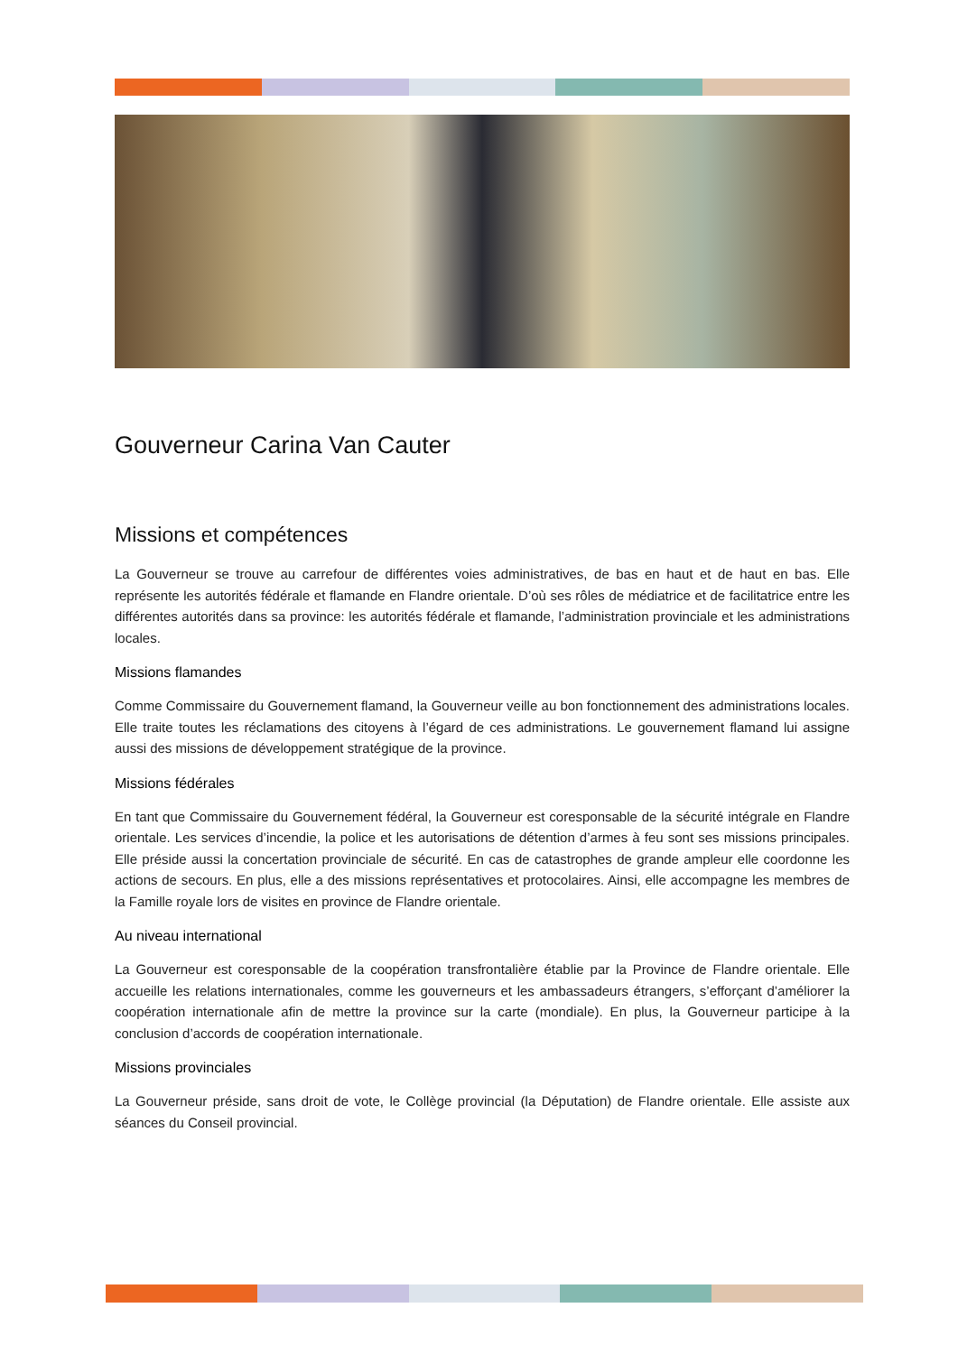Gouverneur Carina Van Cauter
Missions et compétences
La Gouverneur se trouve au carrefour de différentes voies administratives, de bas en haut et de haut en bas. Elle représente les autorités fédérale et flamande en Flandre orientale. D’où ses rôles de médiatrice et de facilitatrice entre les différentes autorités dans sa province: les autorités fédérale et flamande, l’administration provinciale et les administrations locales.
Missions flamandes
Comme Commissaire du Gouvernement flamand, la Gouverneur veille au bon fonctionnement des administrations locales. Elle traite toutes les réclamations des citoyens à l’égard de ces administrations. Le gouvernement flamand lui assigne aussi des missions de développement stratégique de la province.
Missions fédérales
En tant que Commissaire du Gouvernement fédéral, la Gouverneur est coresponsable de la sécurité intégrale en Flandre orientale. Les services d’incendie, la police et les autorisations de détention d’armes à feu sont ses missions principales. Elle préside aussi la concertation provinciale de sécurité. En cas de catastrophes de grande ampleur elle coordonne les actions de secours. En plus, elle a des missions représentatives et protocolaires. Ainsi, elle accompagne les membres de la Famille royale lors de visites en province de Flandre orientale.
Au niveau international
La Gouverneur est coresponsable de la coopération transfrontalière établie par la Province de Flandre orientale. Elle accueille les relations internationales, comme les gouverneurs et les ambassadeurs étrangers, s’efforçant d’améliorer la coopération internationale afin de mettre la province sur la carte (mondiale). En plus, la Gouverneur participe à la conclusion d’accords de coopération internationale.
Missions provinciales
La Gouverneur préside, sans droit de vote, le Collège provincial (la Députation) de Flandre orientale. Elle assiste aux séances du Conseil provincial.